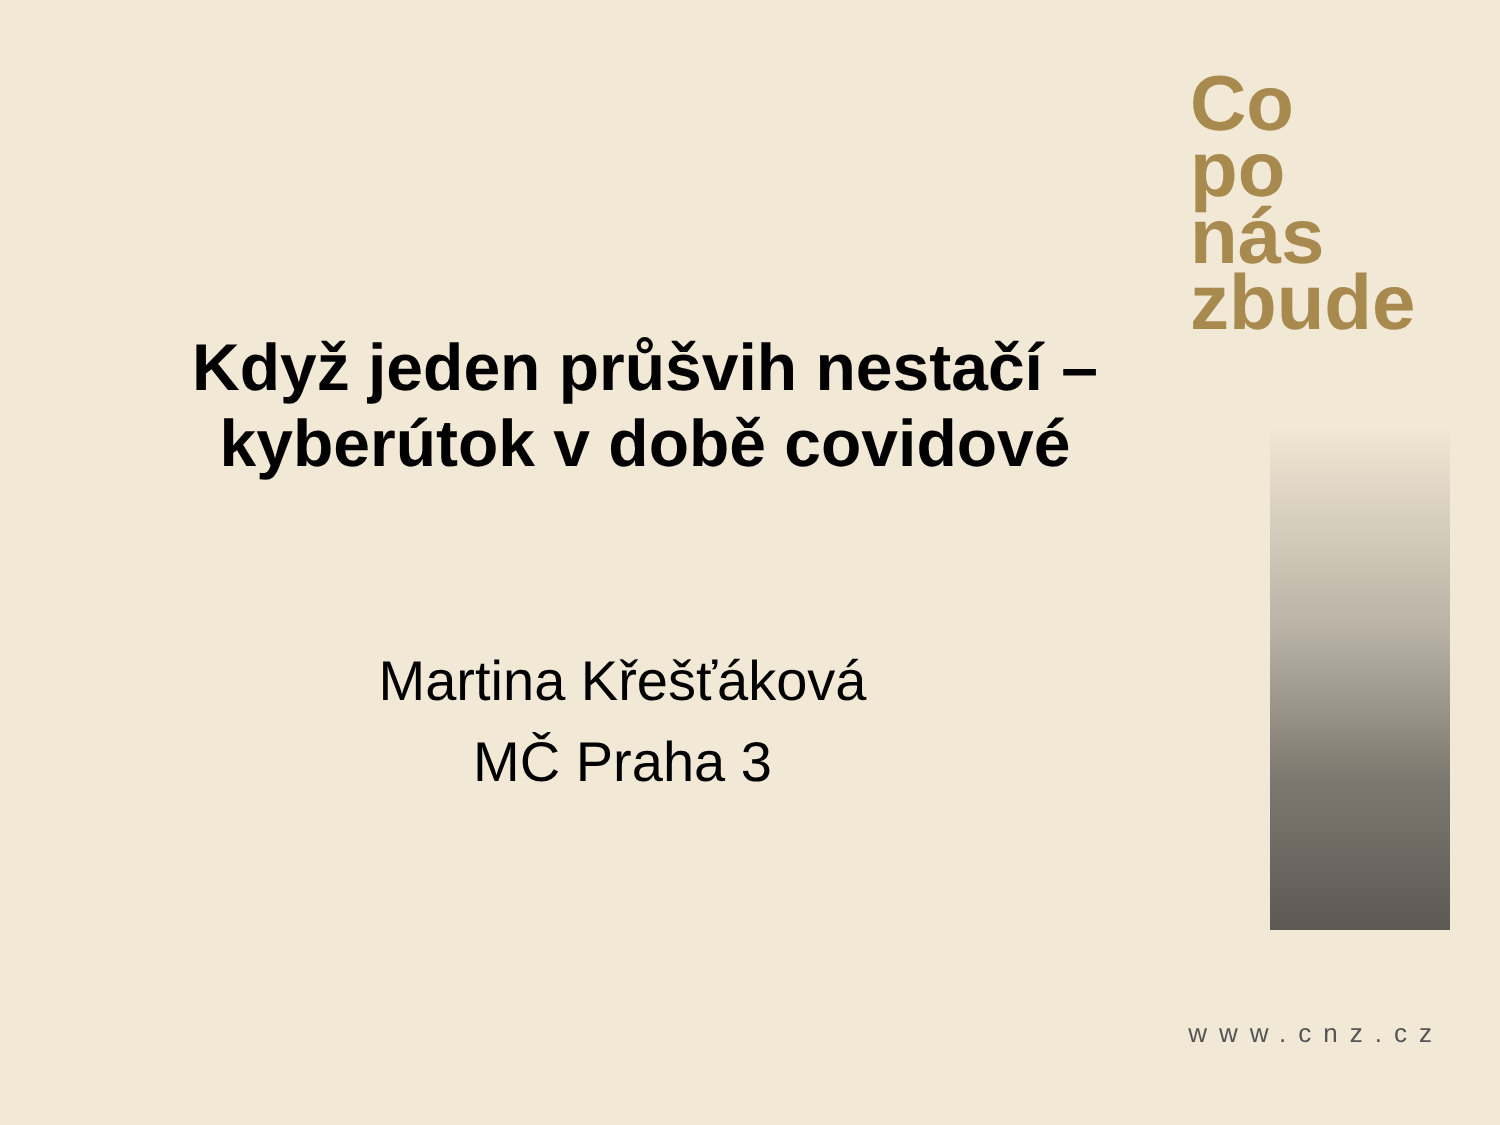Co
po
nás zbude
Když jeden průšvih nestačí –
kyberútok v době covidové
Martina Křešťáková
MČ Praha 3
www.cnz.cz